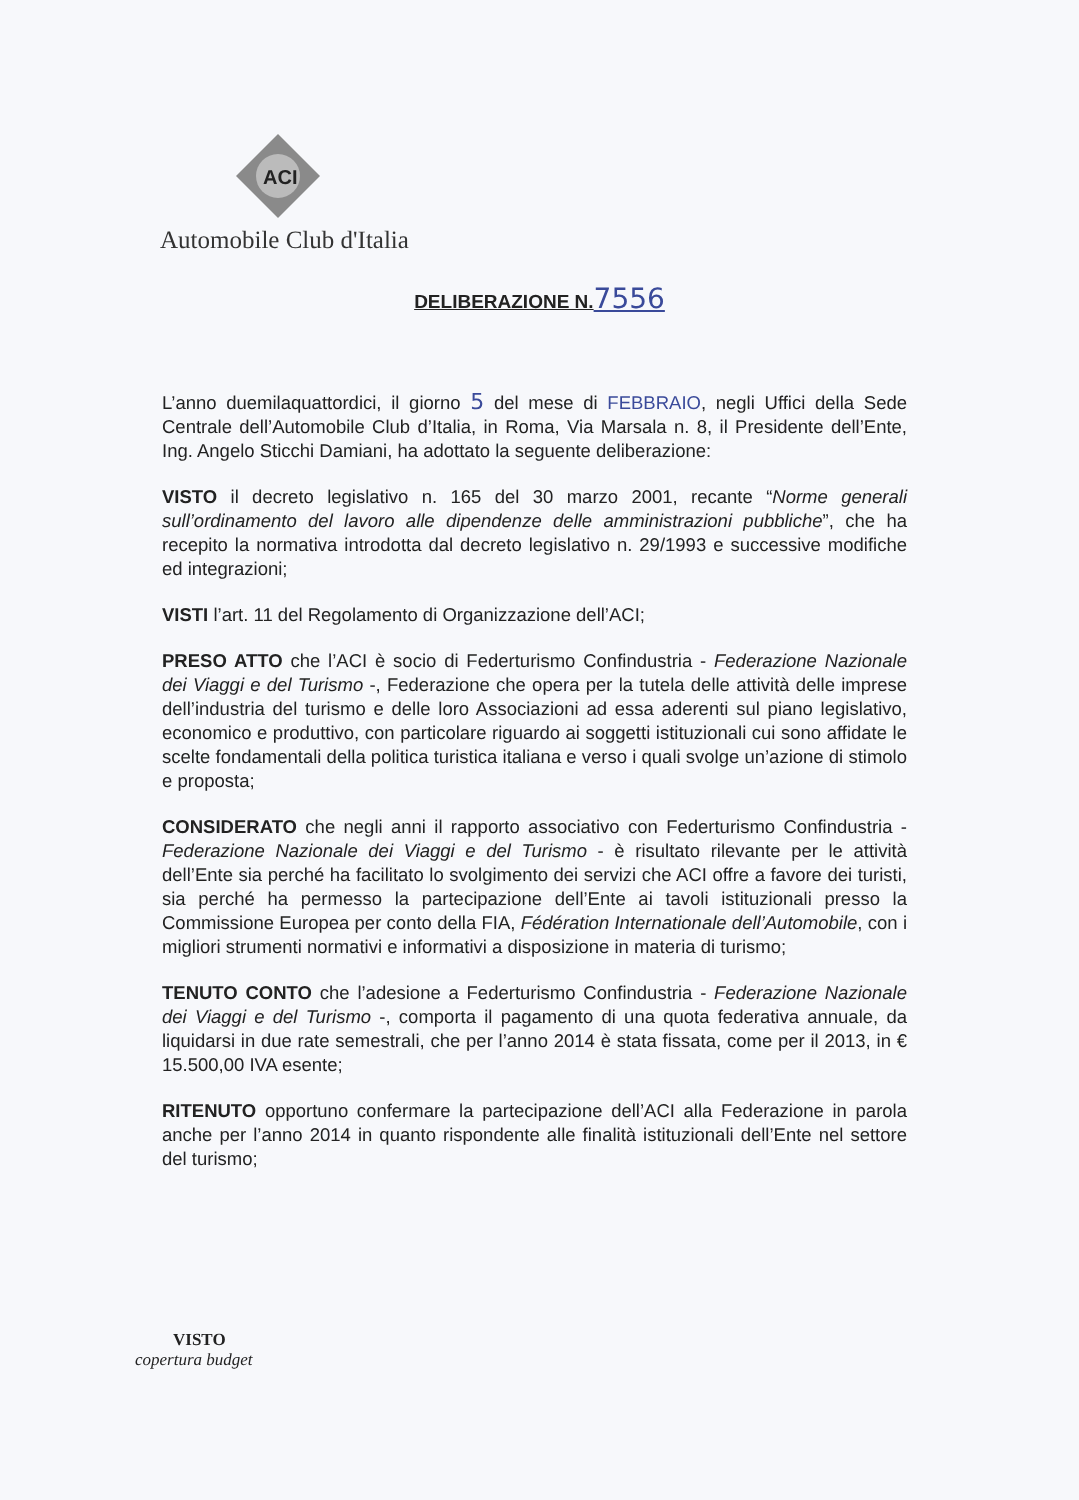ACI
Automobile Club d'Italia
DELIBERAZIONE N. 7556
L’anno duemilaquattordici, il giorno 5 del mese di FEBBRAIO, negli Uffici della Sede Centrale dell’Automobile Club d’Italia, in Roma, Via Marsala n. 8, il Presidente dell’Ente, Ing. Angelo Sticchi Damiani, ha adottato la seguente deliberazione:
VISTO il decreto legislativo n. 165 del 30 marzo 2001, recante “Norme generali sull’ordinamento del lavoro alle dipendenze delle amministrazioni pubbliche”, che ha recepito la normativa introdotta dal decreto legislativo n. 29/1993 e successive modifiche ed integrazioni;
VISTI l’art. 11 del Regolamento di Organizzazione dell’ACI;
PRESO ATTO che l’ACI è socio di Federturismo Confindustria - Federazione Nazionale dei Viaggi e del Turismo -, Federazione che opera per la tutela delle attività delle imprese dell’industria del turismo e delle loro Associazioni ad essa aderenti sul piano legislativo, economico e produttivo, con particolare riguardo ai soggetti istituzionali cui sono affidate le scelte fondamentali della politica turistica italiana e verso i quali svolge un’azione di stimolo e proposta;
CONSIDERATO che negli anni il rapporto associativo con Federturismo Confindustria - Federazione Nazionale dei Viaggi e del Turismo - è risultato rilevante per le attività dell’Ente sia perché ha facilitato lo svolgimento dei servizi che ACI offre a favore dei turisti, sia perché ha permesso la partecipazione dell’Ente ai tavoli istituzionali presso la Commissione Europea per conto della FIA, Fédération Internationale dell’Automobile, con i migliori strumenti normativi e informativi a disposizione in materia di turismo;
TENUTO CONTO che l’adesione a Federturismo Confindustria - Federazione Nazionale dei Viaggi e del Turismo -, comporta il pagamento di una quota federativa annuale, da liquidarsi in due rate semestrali, che per l’anno 2014 è stata fissata, come per il 2013, in € 15.500,00 IVA esente;
RITENUTO opportuno confermare la partecipazione dell’ACI alla Federazione in parola anche per l’anno 2014 in quanto rispondente alle finalità istituzionali dell’Ente nel settore del turismo;
VISTO
copertura budget